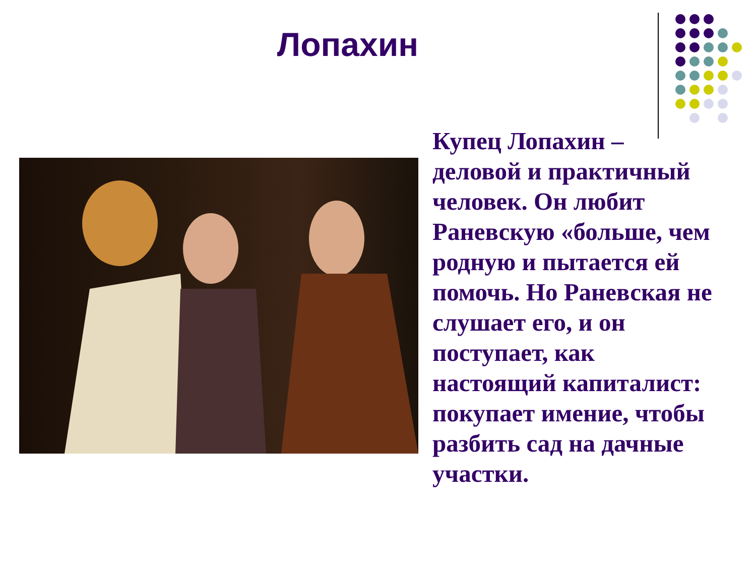Лопахин
Купец Лопахин – деловой и практичный человек. Он любит Раневскую «больше, чем родную и пытается ей помочь. Но Раневская не слушает его, и он поступает, как настоящий капиталист: покупает имение, чтобы разбить сад на дачные участки.